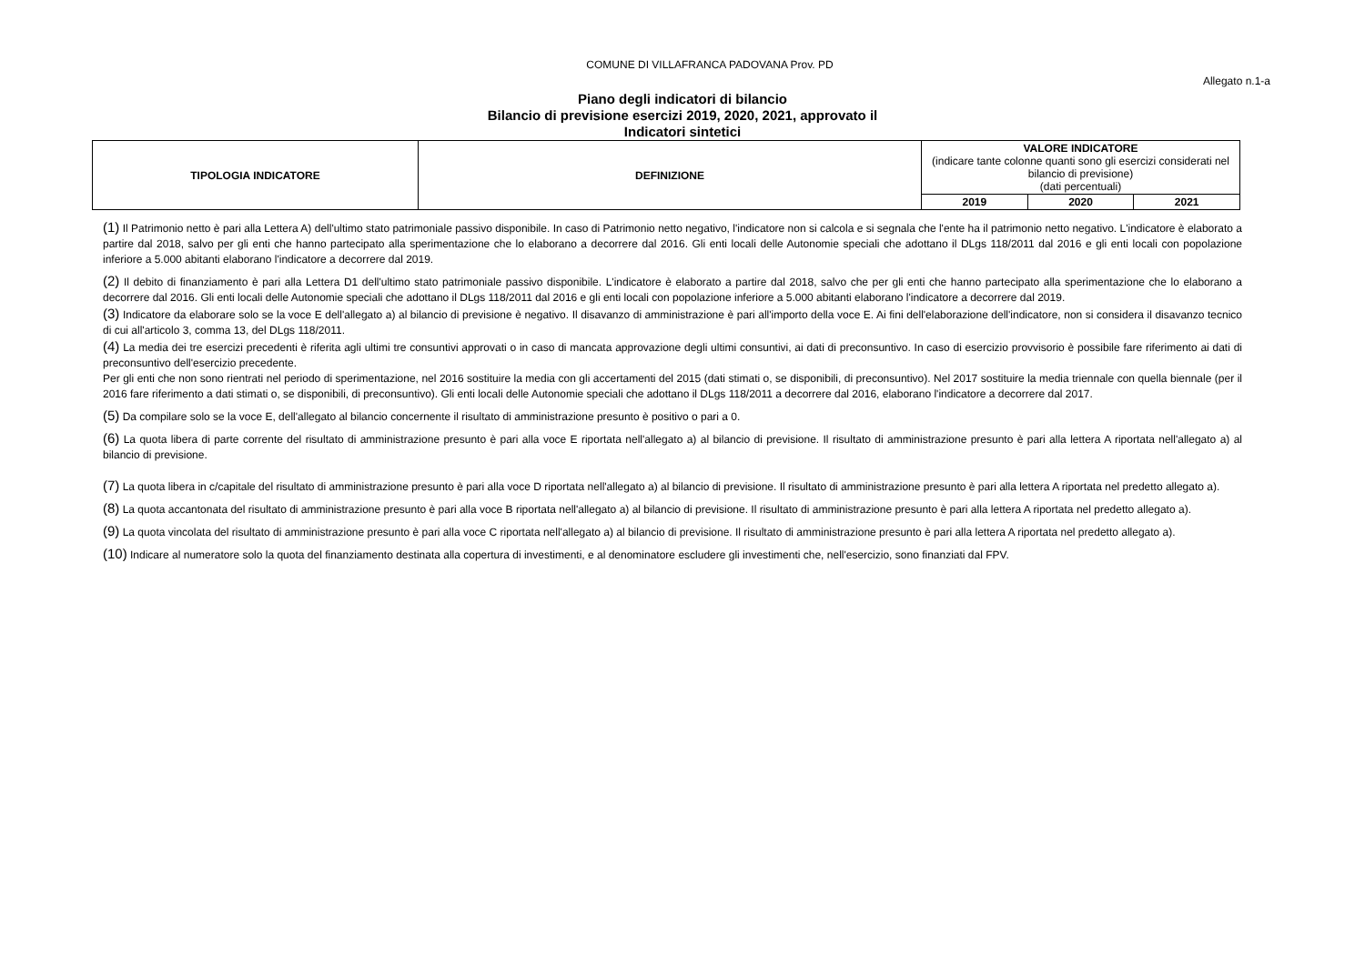COMUNE DI VILLAFRANCA PADOVANA Prov. PD
Allegato n.1-a
Piano degli indicatori di bilancio
Bilancio di previsione esercizi 2019, 2020, 2021, approvato il
Indicatori sintetici
| TIPOLOGIA INDICATORE | DEFINIZIONE | VALORE INDICATORE (indicare tante colonne quanti sono gli esercizi considerati nel bilancio di previsione) (dati percentuali) | | |
| | | 2019 | 2020 | 2021 |
(1) Il Patrimonio netto è pari alla Lettera A) dell'ultimo stato patrimoniale passivo disponibile. In caso di Patrimonio netto negativo, l'indicatore non si calcola e si segnala che l'ente ha il patrimonio netto negativo. L'indicatore è elaborato a partire dal 2018, salvo per gli enti che hanno partecipato alla sperimentazione che lo elaborano a decorrere dal 2016. Gli enti locali delle Autonomie speciali che adottano il DLgs 118/2011 dal 2016 e gli enti locali con popolazione inferiore a 5.000 abitanti elaborano l'indicatore a decorrere dal 2019.
(2) Il debito di finanziamento è pari alla Lettera D1 dell'ultimo stato patrimoniale passivo disponibile. L'indicatore è elaborato a partire dal 2018, salvo che per gli enti che hanno partecipato alla sperimentazione che lo elaborano a decorrere dal 2016. Gli enti locali delle Autonomie speciali che adottano il DLgs 118/2011 dal 2016 e gli enti locali con popolazione inferiore a 5.000 abitanti elaborano l'indicatore a decorrere dal 2019.
(3) Indicatore da elaborare solo se la voce E dell'allegato a) al bilancio di previsione è negativo. Il disavanzo di amministrazione è pari all'importo della voce E. Ai fini dell'elaborazione dell'indicatore, non si considera il disavanzo tecnico di cui all'articolo 3, comma 13, del DLgs 118/2011.
(4) La media dei tre esercizi precedenti è riferita agli ultimi tre consuntivi approvati o in caso di mancata approvazione degli ultimi consuntivi, ai dati di preconsuntivo. In caso di esercizio provvisorio è possibile fare riferimento ai dati di preconsuntivo dell'esercizio precedente.
Per gli enti che non sono rientrati nel periodo di sperimentazione, nel 2016 sostituire la media con gli accertamenti del 2015 (dati stimati o, se disponibili, di preconsuntivo). Nel 2017 sostituire la media triennale con quella biennale (per il 2016 fare riferimento a dati stimati o, se disponibili, di preconsuntivo). Gli enti locali delle Autonomie speciali che adottano il DLgs 118/2011 a decorrere dal 2016, elaborano l'indicatore a decorrere dal 2017.
(5) Da compilare solo se la voce E, dell'allegato al bilancio concernente il risultato di amministrazione presunto è positivo o pari a 0.
(6) La quota libera di parte corrente del risultato di amministrazione presunto è pari alla voce E riportata nell'allegato a) al bilancio di previsione. Il risultato di amministrazione presunto è pari alla lettera A riportata nell'allegato a) al bilancio di previsione.
(7) La quota libera in c/capitale del risultato di amministrazione presunto è pari alla voce D riportata nell'allegato a) al bilancio di previsione. Il risultato di amministrazione presunto è pari alla lettera A riportata nel predetto allegato a).
(8) La quota accantonata del risultato di amministrazione presunto è pari alla voce B riportata nell'allegato a) al bilancio di previsione. Il risultato di amministrazione presunto è pari alla lettera A riportata nel predetto allegato a).
(9) La quota vincolata del risultato di amministrazione presunto è pari alla voce C riportata nell'allegato a) al bilancio di previsione. Il risultato di amministrazione presunto è pari alla lettera A riportata nel predetto allegato a).
(10) Indicare al numeratore solo la quota del finanziamento destinata alla copertura di investimenti, e al denominatore escludere gli investimenti che, nell'esercizio, sono finanziati dal FPV.